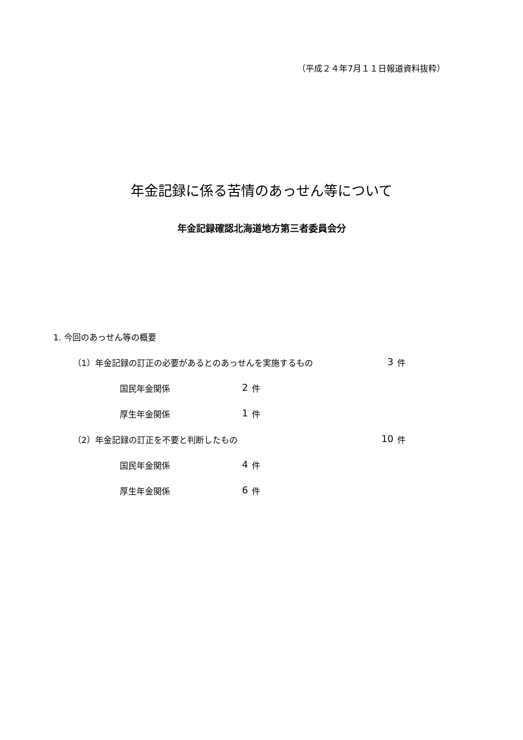（平成２４年7月１１日報道資料抜粋）
年金記録に係る苦情のあっせん等について
年金記録確認北海道地方第三者委員会分
1. 今回のあっせん等の概要
（1）年金記録の訂正の必要があるとのあっせんを実施するもの 3 件
国民年金関係 2 件
厚生年金関係 1 件
（2）年金記録の訂正を不要と判断したもの 10 件
国民年金関係 4 件
厚生年金関係 6 件